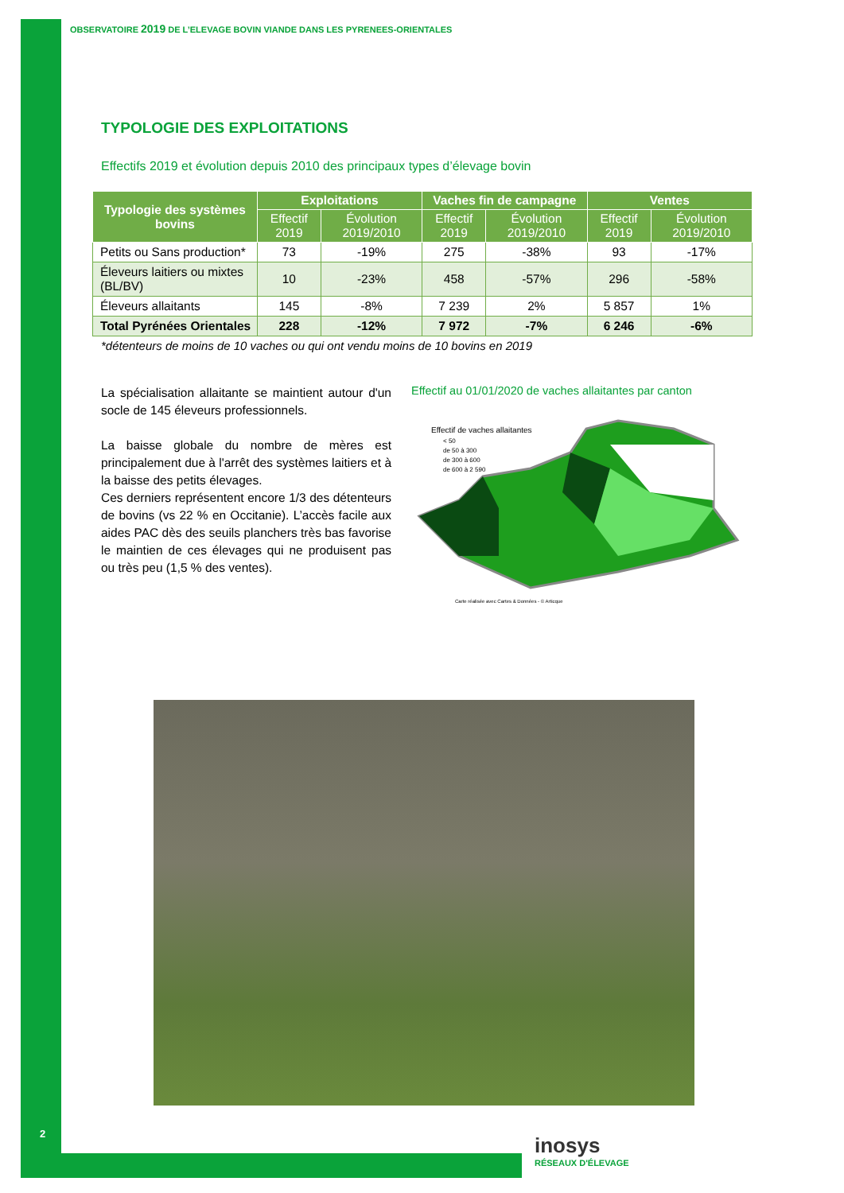OBSERVATOIRE 2019 DE L’ELEVAGE BOVIN VIANDE DANS LES PYRENEES-ORIENTALES
TYPOLOGIE DES EXPLOITATIONS
Effectifs 2019 et évolution depuis 2010 des principaux types d’élevage bovin
| Typologie des systèmes bovins | Exploitations | | Vaches fin de campagne | | Ventes | |
| --- | --- | --- | --- | --- | --- | --- |
| | Effectif 2019 | Évolution 2019/2010 | Effectif 2019 | Évolution 2019/2010 | Effectif 2019 | Évolution 2019/2010 |
| Petits ou Sans production* | 73 | -19% | 275 | -38% | 93 | -17% |
| Éleveurs laitiers ou mixtes (BL/BV) | 10 | -23% | 458 | -57% | 296 | -58% |
| Éleveurs allaitants | 145 | -8% | 7 239 | 2% | 5 857 | 1% |
| Total Pyrénées Orientales | 228 | -12% | 7 972 | -7% | 6 246 | -6% |
*détenteurs de moins de 10 vaches ou qui ont vendu moins de 10 bovins en 2019
La spécialisation allaitante se maintient autour d'un socle de 145 éleveurs professionnels.
La baisse globale du nombre de mères est principalement due à l'arrêt des systèmes laitiers et à la baisse des petits élevages.
Ces derniers représentent encore 1/3 des détenteurs de bovins (vs 22 % en Occitanie). L’accès facile aux aides PAC dès des seuils planchers très bas favorise le maintien de ces élevages qui ne produisent pas ou très peu (1,5 % des ventes).
Effectif au 01/01/2020 de vaches allaitantes par canton
Effectif de vaches allaitantes
< 50
de 50 à 300
de 300 à 600
de 600 à 2 590
Carte réalisée avec Cartes & Données - © Articque
2
inosys
RÉSEAUX D'ÉLEVAGE